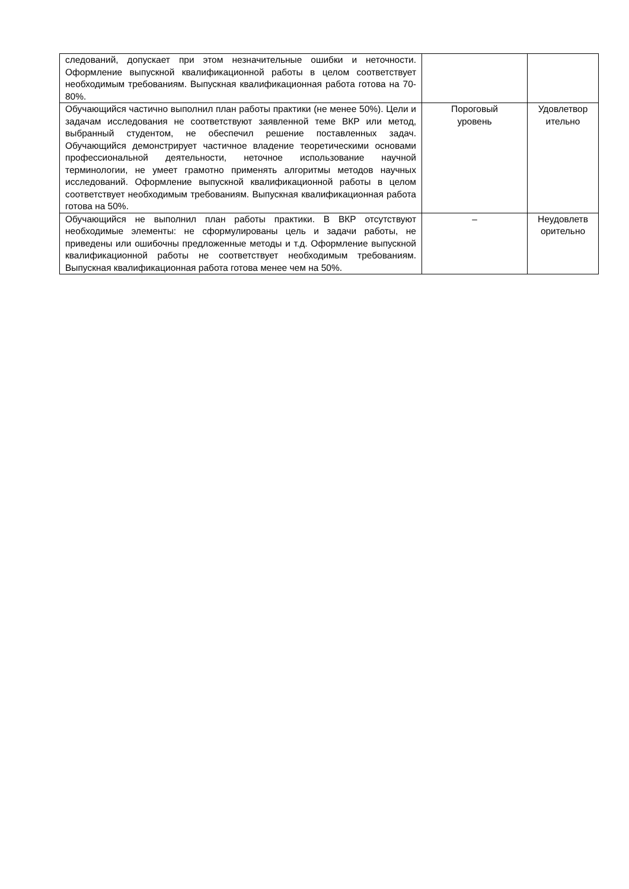| следований, допускает при этом незначительные ошибки и неточности. Оформление выпускной квалификационной работы в целом соответствует необходимым требованиям. Выпускная квалификационная работа готова на 70-80%. | | |
| Обучающийся частично выполнил план работы практики (не менее 50%). Цели и задачам исследования не соответствуют заявленной теме ВКР или метод, выбранный студентом, не обеспечил решение поставленных задач. Обучающийся демонстрирует частичное владение теоретическими основами профессиональной деятельности, неточное использование научной терминологии, не умеет грамотно применять алгоритмы методов научных исследований. Оформление выпускной квалификационной работы в целом соответствует необходимым требованиям. Выпускная квалификационная работа готова на 50%. | Пороговый уровень | Удовлетвор ительно |
| Обучающийся не выполнил план работы практики. В ВКР отсутствуют необходимые элементы: не сформулированы цель и задачи работы, не приведены или ошибочны предложенные методы и т.д. Оформление выпускной квалификационной работы не соответствует необходимым требованиям. Выпускная квалификационная работа готова менее чем на 50%. | – | Неудовлетв орительно |